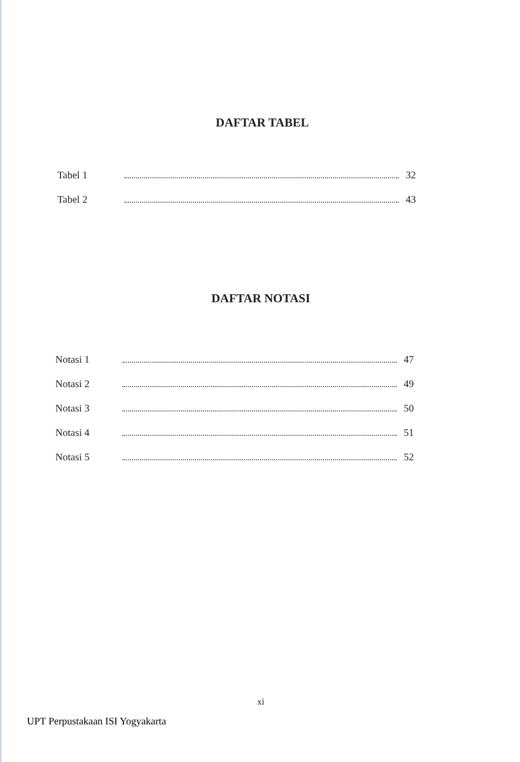DAFTAR TABEL
Tabel 1 32
Tabel 2 43
DAFTAR NOTASI
Notasi 1 47
Notasi 2 49
Notasi 3 50
Notasi 4 51
Notasi 5 52
xi
UPT Perpustakaan ISI Yogyakarta